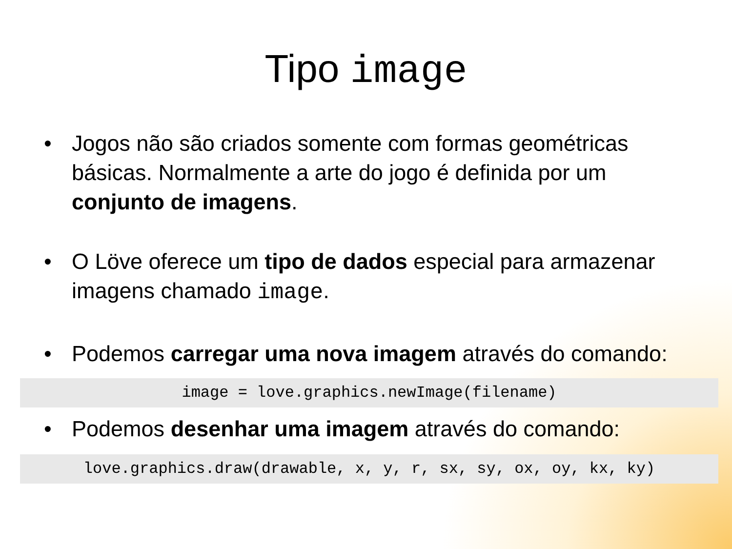Tipo image
• Jogos não são criados somente com formas geométricas básicas. Normalmente a arte do jogo é definida por um conjunto de imagens.
• O Löve oferece um tipo de dados especial para armazenar imagens chamado image.
• Podemos carregar uma nova imagem através do comando:
image = love.graphics.newImage(filename)
• Podemos desenhar uma imagem através do comando:
love.graphics.draw(drawable, x, y, r, sx, sy, ox, oy, kx, ky)